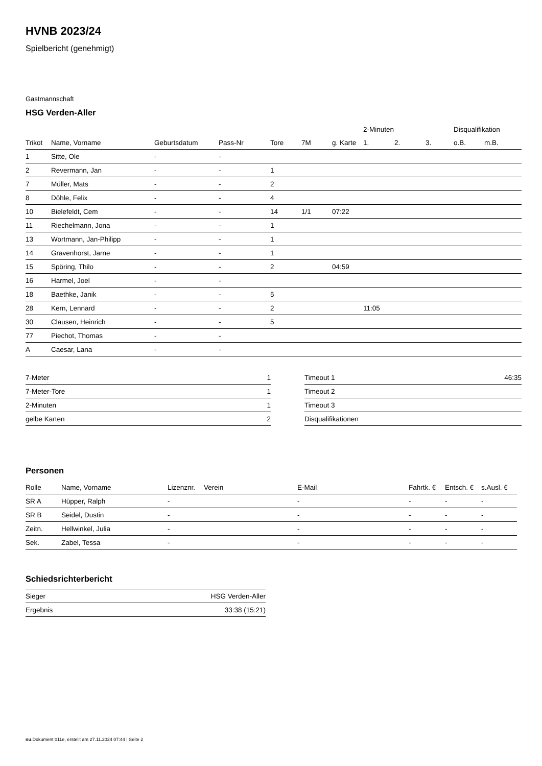HVNB 2023/24
Spielbericht (genehmigt)
Gastmannschaft
HSG Verden-Aller
| | | | | | | | 2-Minuten | | | Disqualifikation | |
| --- | --- | --- | --- | --- | --- | --- | --- | --- | --- | --- | --- |
| Trikot | Name, Vorname | Geburtsdatum | Pass-Nr | Tore | 7M | g. Karte | 1. | 2. | 3. | o.B. | m.B. |
| 1 | Sitte, Ole | - | - | | | | | | | | |
| 2 | Revermann, Jan | - | - | 1 | | | | | | | |
| 7 | Müller, Mats | - | - | 2 | | | | | | | |
| 8 | Döhle, Felix | - | - | 4 | | | | | | | |
| 10 | Bielefeldt, Cem | - | - | 14 | 1/1 | 07:22 | | | | | |
| 11 | Riechelmann, Jona | - | - | 1 | | | | | | | |
| 13 | Wortmann, Jan-Philipp | - | - | 1 | | | | | | | |
| 14 | Gravenhorst, Jarne | - | - | 1 | | | | | | | |
| 15 | Spöring, Thilo | - | - | 2 | | 04:59 | | | | | |
| 16 | Harmel, Joel | - | - | | | | | | | | |
| 18 | Baethke, Janik | - | - | 5 | | | | | | | |
| 28 | Kern, Lennard | - | - | 2 | | | 11:05 | | | | |
| 30 | Clausen, Heinrich | - | - | 5 | | | | | | | |
| 77 | Piechot, Thomas | - | - | | | | | | | | |
| A | Caesar, Lana | - | - | | | | | | | | |
| 7-Meter | 1 |
| 7-Meter-Tore | 1 |
| 2-Minuten | 1 |
| gelbe Karten | 2 |
| Timeout 1 | 46:35 |
| Timeout 2 | |
| Timeout 3 | |
| Disqualifikationen | |
Personen
| Rolle | Name, Vorname | Lizenznr. | Verein | E-Mail | Fahrtk. € | Entsch. € | s.Ausl. € |
| --- | --- | --- | --- | --- | --- | --- | --- |
| SR A | Hüpper, Ralph | - | | - | - | - | - |
| SR B | Seidel, Dustin | - | | - | - | - | - |
| Zeitn. | Hellwinkel, Julia | - | | - | - | - | - |
| Sek. | Zabel, Tessa | - | | - | - | - | - |
Schiedsrichterbericht
| Sieger | HSG Verden-Aller |
| Ergebnis | 33:38 (15:21) |
nu.Dokument 011e, erstellt am 27.11.2024 07:44 | Seite 2